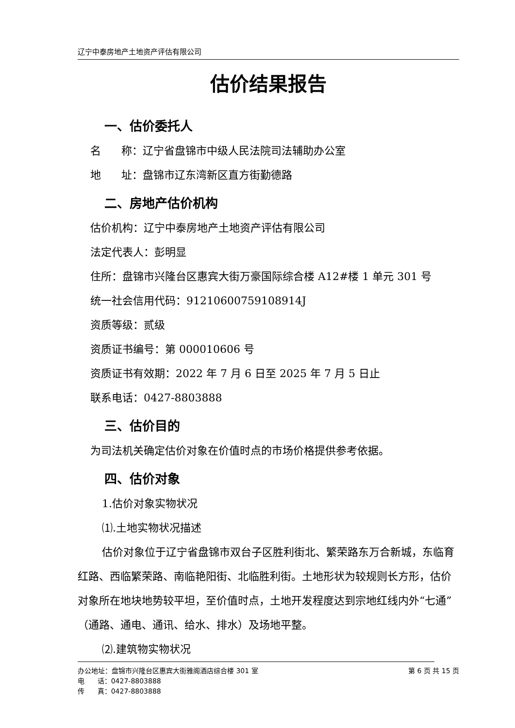辽宁中泰房地产土地资产评估有限公司
估价结果报告
一、估价委托人
名 称：辽宁省盘锦市中级人民法院司法辅助办公室
地 址：盘锦市辽东湾新区直方街勤德路
二、房地产估价机构
估价机构：辽宁中泰房地产土地资产评估有限公司
法定代表人：彭明显
住所：盘锦市兴隆台区惠宾大街万豪国际综合楼 A12#楼 1 单元 301 号
统一社会信用代码：91210600759108914J
资质等级：贰级
资质证书编号：第 000010606 号
资质证书有效期：2022 年 7 月 6 日至 2025 年 7 月 5 日止
联系电话：0427-8803888
三、估价目的
为司法机关确定估价对象在价值时点的市场价格提供参考依据。
四、估价对象
1.估价对象实物状况
⑴.土地实物状况描述
估价对象位于辽宁省盘锦市双台子区胜利街北、繁荣路东万合新城，东临育红路、西临繁荣路、南临艳阳街、北临胜利街。土地形状为较规则长方形，估价对象所在地块地势较平坦，至价值时点，土地开发程度达到宗地红线内外“七通”（通路、通电、通讯、给水、排水）及场地平整。
⑵.建筑物实物状况
办公地址：盘锦市兴隆台区惠宾大街雅阁酒店综合楼 301 室 第 6 页 共 15 页
电 话：0427-8803888
传 真：0427-8803888